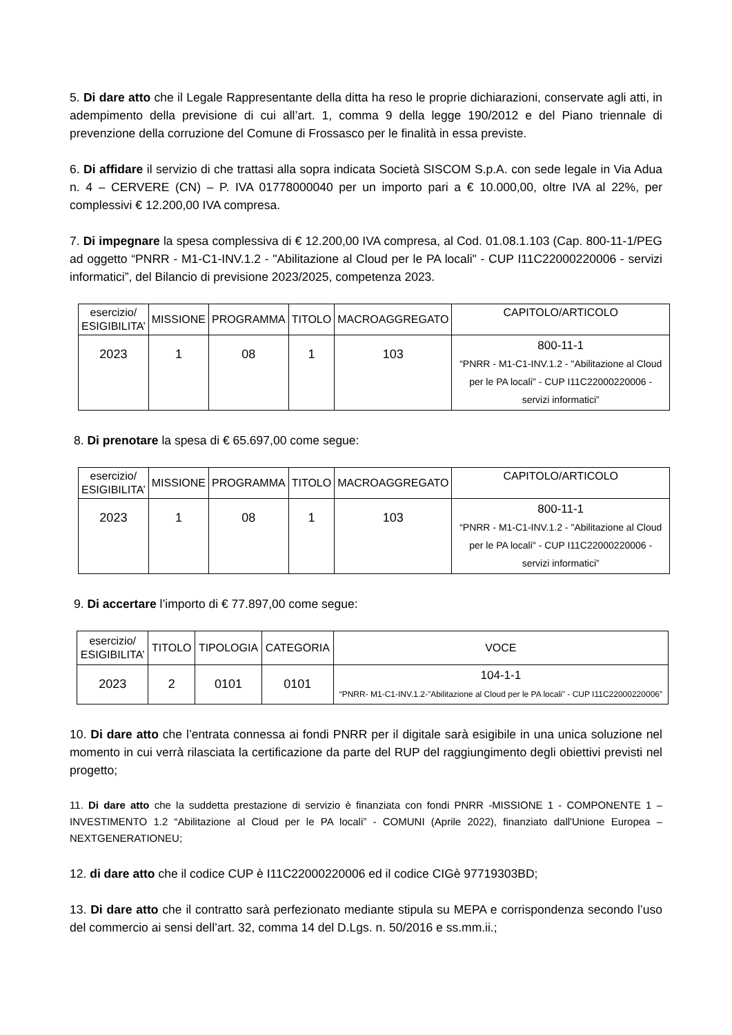5. Di dare atto che il Legale Rappresentante della ditta ha reso le proprie dichiarazioni, conservate agli atti, in adempimento della previsione di cui all’art. 1, comma 9 della legge 190/2012 e del Piano triennale di prevenzione della corruzione del Comune di Frossasco per le finalità in essa previste.
6. Di affidare il servizio di che trattasi alla sopra indicata Società SISCOM S.p.A. con sede legale in Via Adua n. 4 – CERVERE (CN) – P. IVA 01778000040 per un importo pari a € 10.000,00, oltre IVA al 22%, per complessivi € 12.200,00 IVA compresa.
7. Di impegnare la spesa complessiva di € 12.200,00 IVA compresa, al Cod. 01.08.1.103 (Cap. 800-11-1/PEG ad oggetto “PNRR - M1-C1-INV.1.2 - "Abilitazione al Cloud per le PA locali" - CUP I11C22000220006 - servizi informatici”, del Bilancio di previsione 2023/2025, competenza 2023.
| esercizio/ ESIGIBILITA’ | MISSIONE | PROGRAMMA | TITOLO | MACROAGGREGATO | CAPITOLO/ARTICOLO |
| --- | --- | --- | --- | --- | --- |
| 2023 | 1 | 08 | 1 | 103 | 800-11-1 “PNRR - M1-C1-INV.1.2 - "Abilitazione al Cloud per le PA locali" - CUP I11C22000220006 - servizi informatici” |
8. Di prenotare la spesa di € 65.697,00 come segue:
| esercizio/ ESIGIBILITA’ | MISSIONE | PROGRAMMA | TITOLO | MACROAGGREGATO | CAPITOLO/ARTICOLO |
| --- | --- | --- | --- | --- | --- |
| 2023 | 1 | 08 | 1 | 103 | 800-11-1 “PNRR - M1-C1-INV.1.2 - "Abilitazione al Cloud per le PA locali" - CUP I11C22000220006 - servizi informatici” |
9. Di accertare l’importo di € 77.897,00 come segue:
| esercizio/ ESIGIBILITA’ | TITOLO | TIPOLOGIA | CATEGORIA | VOCE |
| --- | --- | --- | --- | --- |
| 2023 | 2 | 0101 | 0101 | 104-1-1 “PNRR- M1-C1-INV.1.2-"Abilitazione al Cloud per le PA locali" - CUP I11C22000220006” |
10. Di dare atto che l’entrata connessa ai fondi PNRR per il digitale sarà esigibile in una unica soluzione nel momento in cui verrà rilasciata la certificazione da parte del RUP del raggiungimento degli obiettivi previsti nel progetto;
11. Di dare atto che la suddetta prestazione di servizio è finanziata con fondi PNRR -MISSIONE 1 - COMPONENTE 1 – INVESTIMENTO 1.2 “Abilitazione al Cloud per le PA locali” - COMUNI (Aprile 2022), finanziato dall'Unione Europea – NEXTGENERATIONEU;
12. di dare atto che il codice CUP è I11C22000220006 ed il codice CIGè 97719303BD;
13. Di dare atto che il contratto sarà perfezionato mediante stipula su MEPA e corrispondenza secondo l’uso del commercio ai sensi dell’art. 32, comma 14 del D.Lgs. n. 50/2016 e ss.mm.ii.;